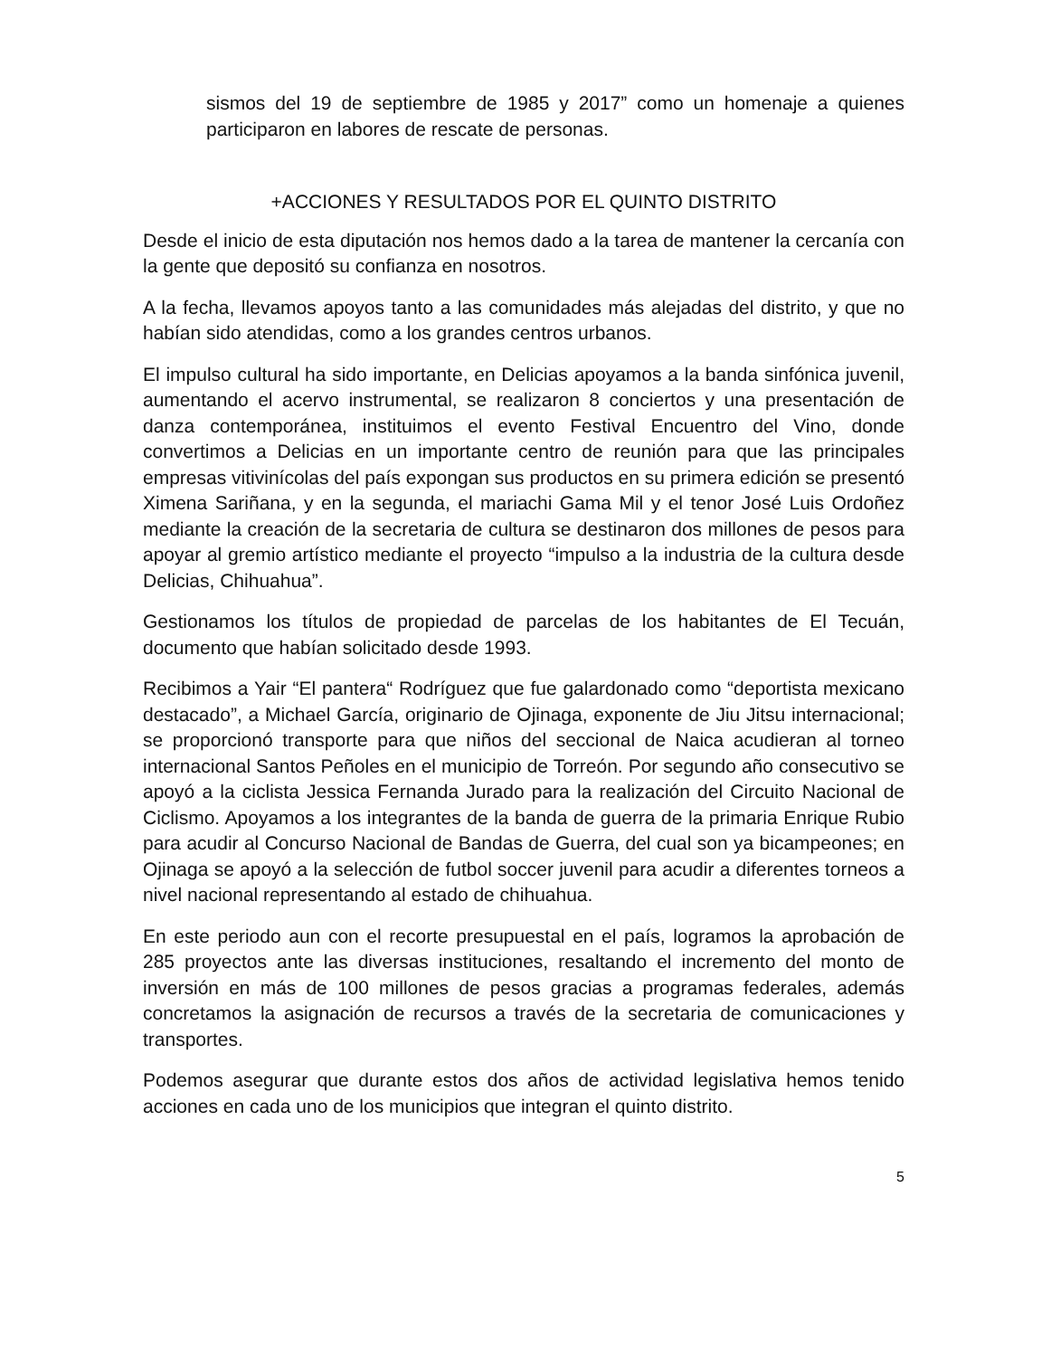sismos del 19 de septiembre de 1985 y 2017” como un homenaje a quienes participaron en labores de rescate de personas.
+ACCIONES Y RESULTADOS POR EL QUINTO DISTRITO
Desde el inicio de esta diputación nos hemos dado a la tarea de mantener la cercanía con la gente que depositó su confianza en nosotros.
A la fecha, llevamos apoyos tanto a las comunidades más alejadas del distrito, y que no habían sido atendidas, como a los grandes centros urbanos.
El impulso cultural ha sido importante, en Delicias apoyamos a la banda sinfónica juvenil, aumentando el acervo instrumental, se realizaron 8 conciertos y una presentación de danza contemporánea, instituimos el evento Festival Encuentro del Vino, donde convertimos a Delicias en un importante centro de reunión para que las principales empresas vitivinícolas del país expongan sus productos en su primera edición se presentó Ximena Sariñana, y en la segunda, el mariachi Gama Mil y el tenor José Luis Ordoñez mediante la creación de la secretaria de cultura se destinaron dos millones de pesos para apoyar al gremio artístico mediante el proyecto “impulso a la industria de la cultura desde Delicias, Chihuahua”.
Gestionamos los títulos de propiedad de parcelas de los habitantes de El Tecuán, documento que habían solicitado desde 1993.
Recibimos a Yair “El pantera“ Rodríguez que fue galardonado como “deportista mexicano destacado”, a Michael García, originario de Ojinaga, exponente de Jiu Jitsu internacional; se proporcionó transporte para que niños del seccional de Naica acudieran al torneo internacional Santos Peñoles en el municipio de Torreón. Por segundo año consecutivo se apoyó a la ciclista Jessica Fernanda Jurado para la realización del Circuito Nacional de Ciclismo. Apoyamos a los integrantes de la banda de guerra de la primaria Enrique Rubio para acudir al Concurso Nacional de Bandas de Guerra, del cual son ya bicampeones; en Ojinaga se apoyó a la selección de futbol soccer juvenil para acudir a diferentes torneos a nivel nacional representando al estado de chihuahua.
En este periodo aun con el recorte presupuestal en el país, logramos la aprobación de 285 proyectos ante las diversas instituciones, resaltando el incremento del monto de inversión en más de 100 millones de pesos gracias a programas federales, además concretamos la asignación de recursos a través de la secretaria de comunicaciones y transportes.
Podemos asegurar que durante estos dos años de actividad legislativa hemos tenido acciones en cada uno de los municipios que integran el quinto distrito.
5